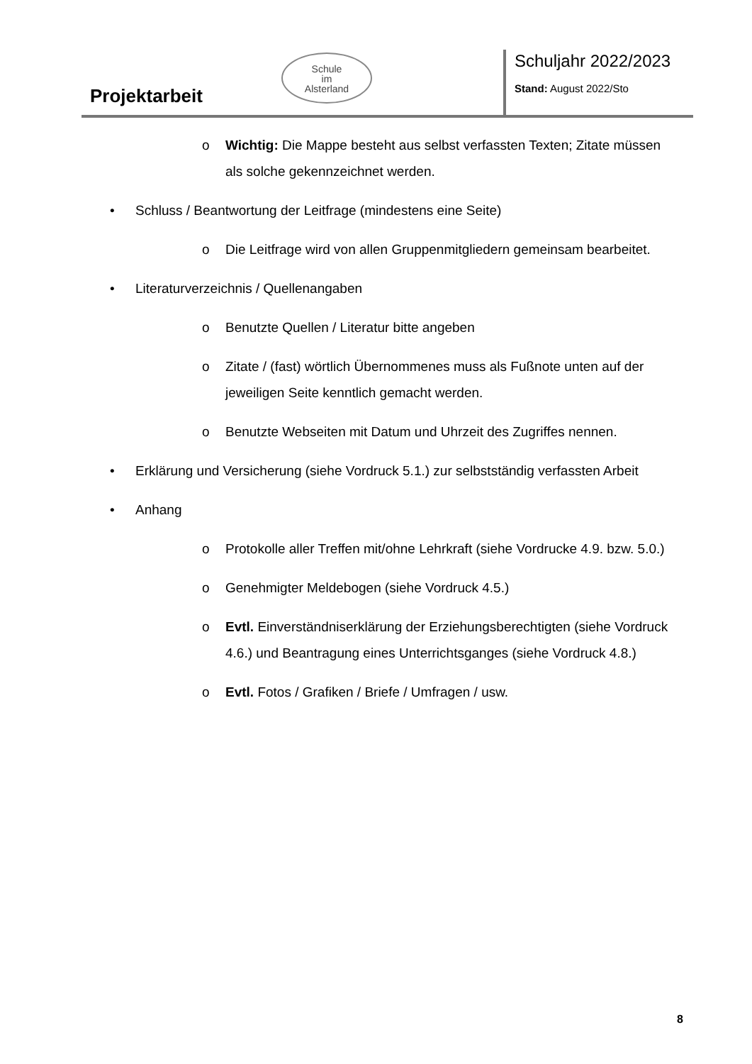Projektarbeit
Schule
im
Alsterland
Schuljahr 2022/2023
Stand: August 2022/Sto
o Wichtig: Die Mappe besteht aus selbst verfassten Texten; Zitate müssen als solche gekennzeichnet werden.
• Schluss / Beantwortung der Leitfrage (mindestens eine Seite)
o Die Leitfrage wird von allen Gruppenmitgliedern gemeinsam bearbeitet.
• Literaturverzeichnis / Quellenangaben
o Benutzte Quellen / Literatur bitte angeben
o Zitate / (fast) wörtlich Übernommenes muss als Fußnote unten auf der jeweiligen Seite kenntlich gemacht werden.
o Benutzte Webseiten mit Datum und Uhrzeit des Zugriffes nennen.
• Erklärung und Versicherung (siehe Vordruck 5.1.) zur selbstständig verfassten Arbeit
• Anhang
o Protokolle aller Treffen mit/ohne Lehrkraft (siehe Vordrucke 4.9. bzw. 5.0.)
o Genehmigter Meldebogen (siehe Vordruck 4.5.)
o Evtl. Einverständniserklärung der Erziehungsberechtigten (siehe Vordruck 4.6.) und Beantragung eines Unterrichtsganges (siehe Vordruck 4.8.)
o Evtl. Fotos / Grafiken / Briefe / Umfragen / usw.
8